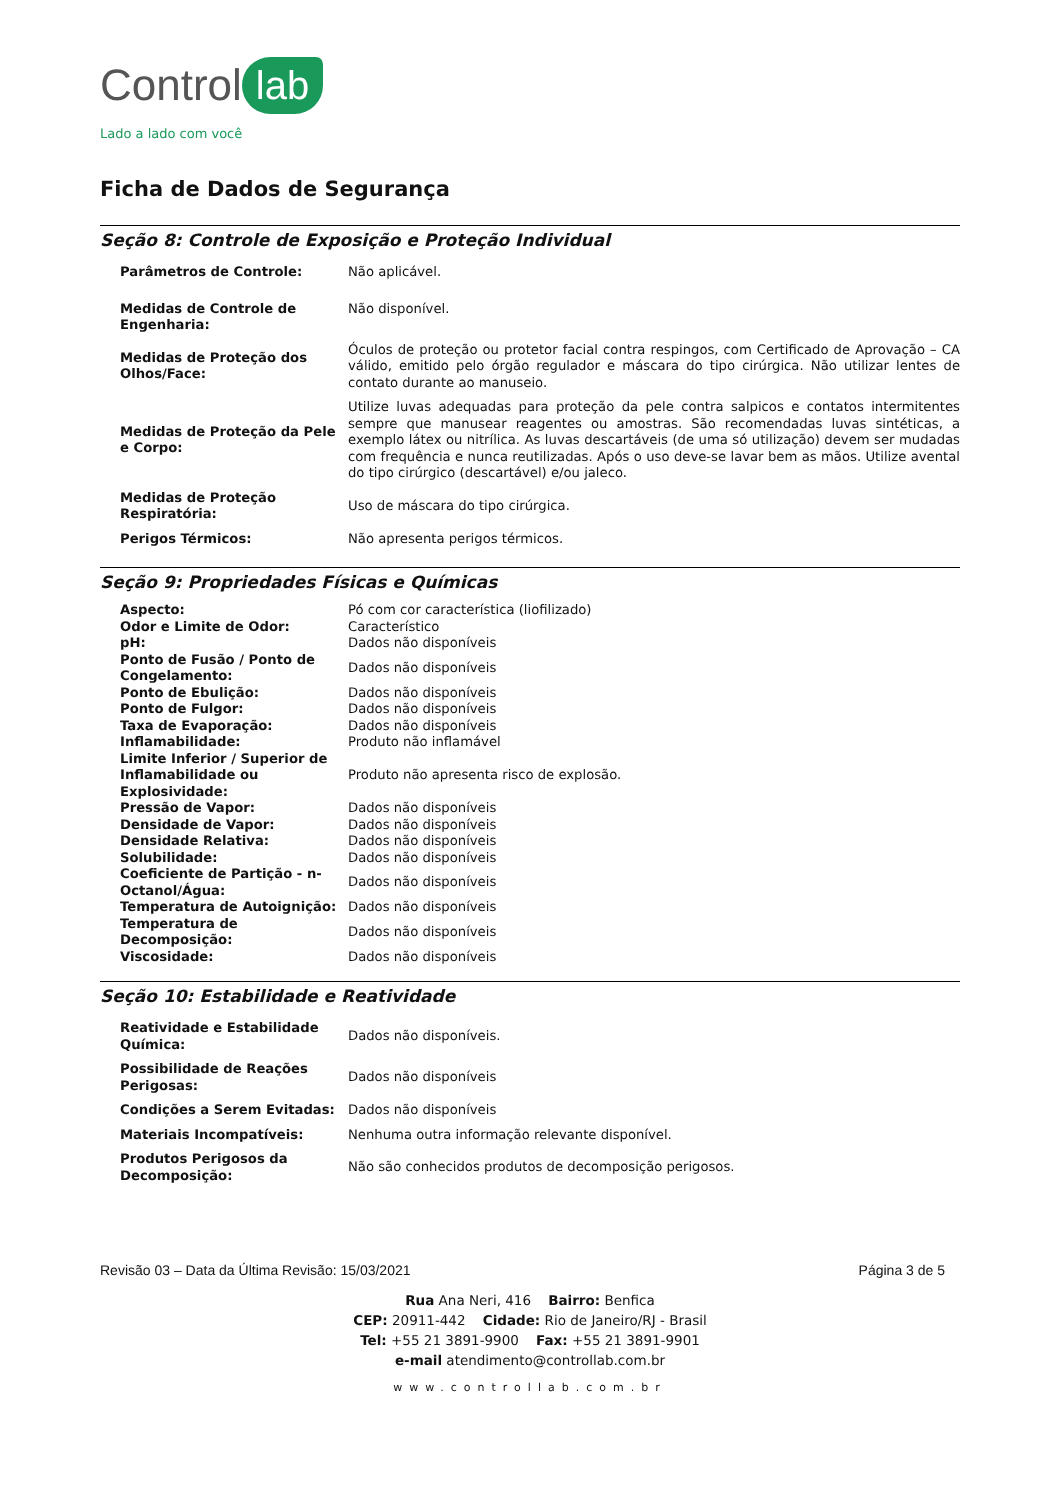Control lab
Lado a lado com você
Ficha de Dados de Segurança
Seção 8: Controle de Exposição e Proteção Individual
| Parâmetros de Controle: | Não aplicável. |
| Medidas de Controle de Engenharia: | Não disponível. |
| Medidas de Proteção dos Olhos/Face: | Óculos de proteção ou protetor facial contra respingos, com Certificado de Aprovação – CA válido, emitido pelo órgão regulador e máscara do tipo cirúrgica. Não utilizar lentes de contato durante ao manuseio. |
| Medidas de Proteção da Pele e Corpo: | Utilize luvas adequadas para proteção da pele contra salpicos e contatos intermitentes sempre que manusear reagentes ou amostras. São recomendadas luvas sintéticas, a exemplo látex ou nitrílica. As luvas descartáveis (de uma só utilização) devem ser mudadas com frequência e nunca reutilizadas. Após o uso deve-se lavar bem as mãos. Utilize avental do tipo cirúrgico (descartável) e/ou jaleco. |
| Medidas de Proteção Respiratória: | Uso de máscara do tipo cirúrgica. |
| Perigos Térmicos: | Não apresenta perigos térmicos. |
Seção 9: Propriedades Físicas e Químicas
| Aspecto: | Pó com cor característica (liofilizado) |
| Odor e Limite de Odor: | Característico |
| pH: | Dados não disponíveis |
| Ponto de Fusão / Ponto de Congelamento: | Dados não disponíveis |
| Ponto de Ebulição: | Dados não disponíveis |
| Ponto de Fulgor: | Dados não disponíveis |
| Taxa de Evaporação: | Dados não disponíveis |
| Inflamabilidade: | Produto não inflamável |
| Limite Inferior / Superior de Inflamabilidade ou Explosividade: | Produto não apresenta risco de explosão. |
| Pressão de Vapor: | Dados não disponíveis |
| Densidade de Vapor: | Dados não disponíveis |
| Densidade Relativa: | Dados não disponíveis |
| Solubilidade: | Dados não disponíveis |
| Coeficiente de Partição - n-Octanol/Água: | Dados não disponíveis |
| Temperatura de Autoignição: | Dados não disponíveis |
| Temperatura de Decomposição: | Dados não disponíveis |
| Viscosidade: | Dados não disponíveis |
Seção 10: Estabilidade e Reatividade
| Reatividade e Estabilidade Química: | Dados não disponíveis. |
| Possibilidade de Reações Perigosas: | Dados não disponíveis |
| Condições a Serem Evitadas: | Dados não disponíveis |
| Materiais Incompatíveis: | Nenhuma outra informação relevante disponível. |
| Produtos Perigosos da Decomposição: | Não são conhecidos produtos de decomposição perigosos. |
Revisão 03 – Data da Última Revisão: 15/03/2021 Página 3 de 5
Rua Ana Neri, 416 Bairro: Benfica
CEP: 20911-442 Cidade: Rio de Janeiro/RJ - Brasil
Tel: +55 21 3891-9900 Fax: +55 21 3891-9901
e-mail atendimento@controllab.com.br
www.controllab.com.br